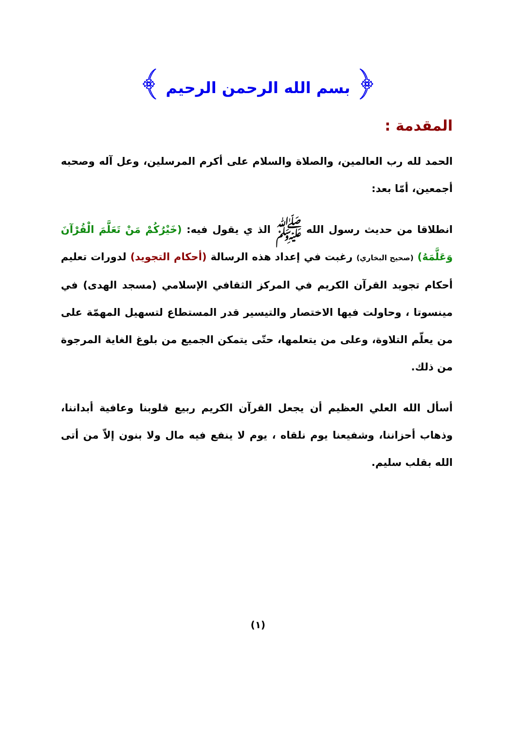﴿ بسم الله الرحمن الرحيم ﴾
المقدمة :
الحمد لله رب العالمين، والصلاة والسلام على أكرم المرسلين، وعل آله وصحبه أجمعين، أمّا بعد:
انطلاقا من حديث رسول الله ﷺ الذ ي يقول فيه: (خَيْرُكُمْ مَنْ تَعَلَّمَ الْقُرْآنَ وَعَلَّمَهُ) (صحيح البخاري) رغبت في إعداد هذه الرسالة (أحكام التجويد) لدورات تعليم أحكام تجويد القرآن الكريم في المركز الثقافي الإسلامي (مسجد الهدى) في مينسوتا ، وحاولت فيها الاختصار والتيسير قدر المستطاع لتسهيل المهمّة على من يعلّم التلاوة، وعلى من يتعلمها، حتّى يتمكن الجميع من بلوغ الغاية المرجوة من ذلك.
أسأل الله العلي العظيم أن يجعل القرآن الكريم ربيع قلوبنا وعافية أبداننا، وذهاب أحزاننا، وشفيعنا يوم نلقاه ، يوم لا ينفع فيه مال ولا بنون إلاّ من أتى الله بقلب سليم.
(١)